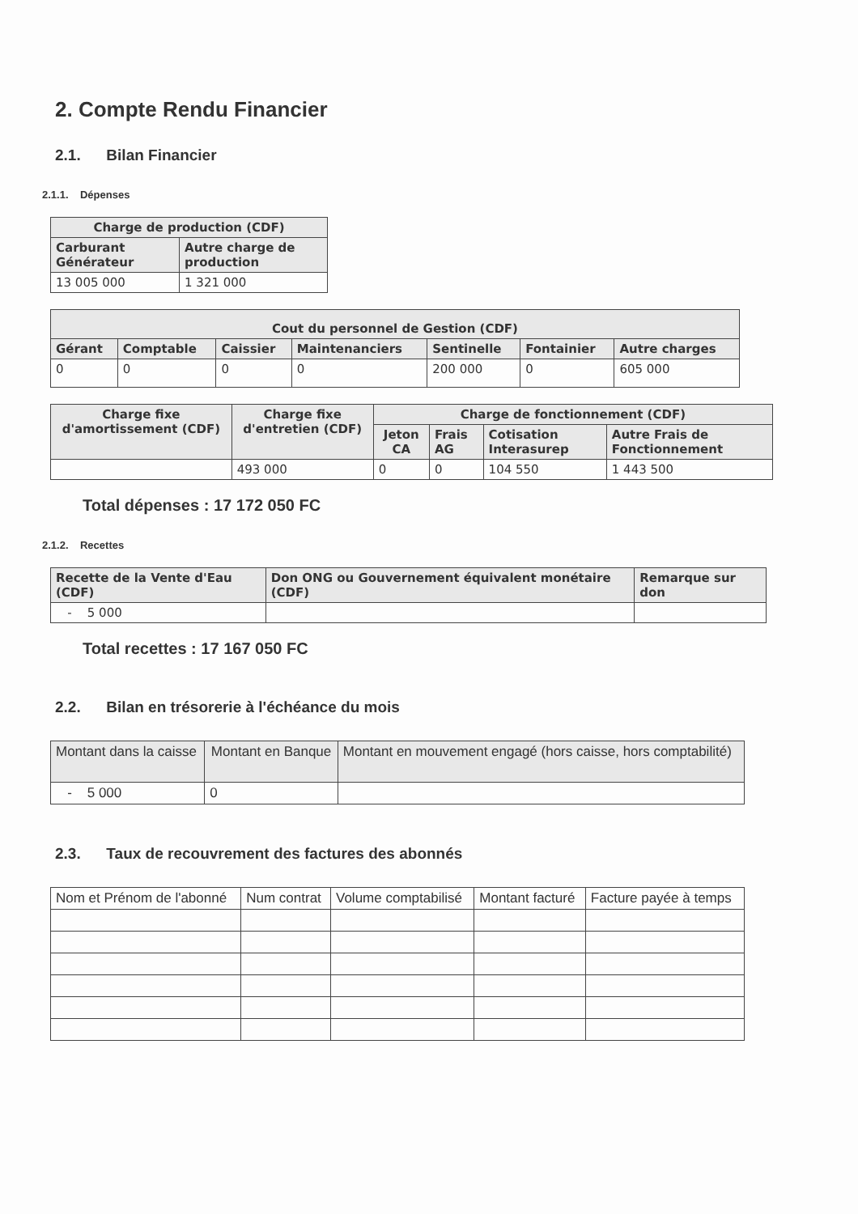2. Compte Rendu Financier
2.1. Bilan Financier
2.1.1. Dépenses
| Charge de production (CDF) | |
| --- | --- |
| Carburant Générateur | Autre charge de production |
| 13 005 000 | 1 321 000 |
| Cout du personnel de Gestion (CDF) | | | | | | |
| --- | --- | --- | --- | --- | --- | --- |
| Gérant | Comptable | Caissier | Maintenanciers | Sentinelle | Fontainier | Autre charges |
| 0 | 0 | 0 | 0 | 200 000 | 0 | 605 000 |
| Charge fixe d'amortissement (CDF) | Charge fixe d'entretien (CDF) | Charge de fonctionnement (CDF) | | | |
| --- | --- | --- | --- | --- | --- |
| | | Jeton CA | Frais AG | Cotisation Interasurep | Autre Frais de Fonctionnement |
| | 493 000 | 0 | 0 | 104 550 | 1 443 500 |
Total dépenses : 17 172 050 FC
2.1.2. Recettes
| Recette de la Vente d'Eau (CDF) | Don ONG ou Gouvernement équivalent monétaire (CDF) | Remarque sur don |
| --- | --- | --- |
| - 5 000 | | |
Total recettes : 17 167 050 FC
2.2. Bilan en trésorerie à l'échéance du mois
| Montant dans la caisse | Montant en Banque | Montant en mouvement engagé (hors caisse, hors comptabilité) |
| --- | --- | --- |
| - 5 000 | 0 | |
2.3. Taux de recouvrement des factures des abonnés
| Nom et Prénom de l'abonné | Num contrat | Volume comptabilisé | Montant facturé | Facture payée à temps |
| --- | --- | --- | --- | --- |